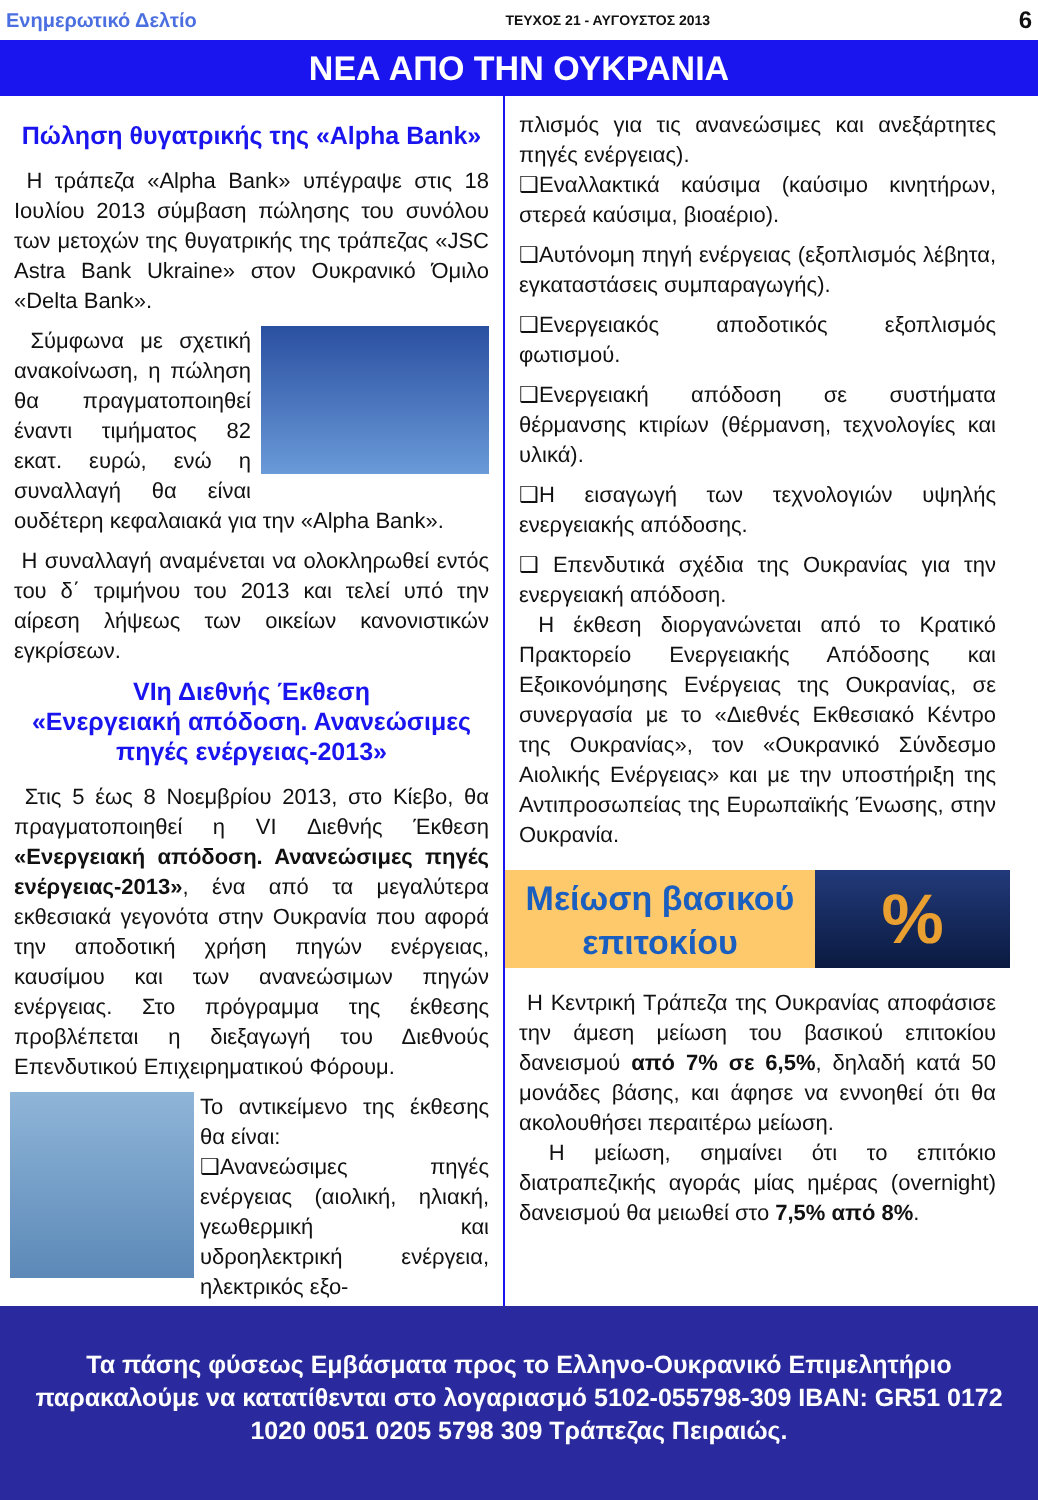Ενημερωτικό Δελτίο ΤΕΥΧΟΣ 21 - ΑΥΓΟΥΣΤΟΣ 2013 6
ΝΕΑ ΑΠΟ ΤΗΝ ΟΥΚΡΑΝΙΑ
Πώληση θυγατρικής της «Alpha Bank»
Η τράπεζα «Alpha Bank» υπέγραψε στις 18 Ιουλίου 2013 σύμβαση πώλησης του συνόλου των μετοχών της θυγατρικής της τράπεζας «JSC Astra Bank Ukraine» στον Ουκρανικό Όμιλο «Delta Bank».
Σύμφωνα με σχετική ανακοίνωση, η πώληση θα πραγματοποιηθεί έναντι τιμήματος 82 εκατ. ευρώ, ενώ η συναλλαγή θα είναι ουδέτερη κεφαλαιακά για την «Alpha Bank».
Η συναλλαγή αναμένεται να ολοκληρωθεί εντός του δ΄ τριμήνου του 2013 και τελεί υπό την αίρεση λήψεως των οικείων κανονιστικών εγκρίσεων.
VIη Διεθνής Έκθεση
«Ενεργειακή απόδοση. Ανανεώσιμες πηγές ενέργειας-2013»
Στις 5 έως 8 Νοεμβρίου 2013, στο Κίεβο, θα πραγματοποιηθεί η VI Διεθνής Έκθεση «Ενεργειακή απόδοση. Ανανεώσιμες πηγές ενέργειας-2013», ένα από τα μεγαλύτερα εκθεσιακά γεγονότα στην Ουκρανία που αφορά την αποδοτική χρήση πηγών ενέργειας, καυσίμου και των ανανεώσιμων πηγών ενέργειας. Στο πρόγραμμα της έκθεσης προβλέπεται η διεξαγωγή του Διεθνούς Επενδυτικού Επιχειρηματικού Φόρουμ.
Το αντικείμενο της έκθεσης θα είναι:
❑Ανανεώσιμες πηγές ενέργειας (αιολική, ηλιακή, γεωθερμική και υδροηλεκτρική ενέργεια, ηλεκτρικός εξο-
πλισμός για τις ανανεώσιμες και ανεξάρτητες πηγές ενέργειας).
❑Εναλλακτικά καύσιμα (καύσιμο κινητήρων, στερεά καύσιμα, βιοαέριο).
❑Αυτόνομη πηγή ενέργειας (εξοπλισμός λέβητα, εγκαταστάσεις συμπαραγωγής).
❑Ενεργειακός αποδοτικός εξοπλισμός φωτισμού.
❑Ενεργειακή απόδοση σε συστήματα θέρμανσης κτιρίων (θέρμανση, τεχνολογίες και υλικά).
❑Η εισαγωγή των τεχνολογιών υψηλής ενεργειακής απόδοσης.
❑ Επενδυτικά σχέδια της Ουκρανίας για την ενεργειακή απόδοση.
Η έκθεση διοργανώνεται από το Κρατικό Πρακτορείο Ενεργειακής Απόδοσης και Εξοικονόμησης Ενέργειας της Ουκρανίας, σε συνεργασία με το «Διεθνές Εκθεσιακό Κέντρο της Ουκρανίας», τον «Ουκρανικό Σύνδεσμο Αιολικής Ενέργειας» και με την υποστήριξη της Αντιπροσωπείας της Ευρωπαϊκής Ένωσης, στην Ουκρανία.
Μείωση βασικού
επιτοκίου
%
Η Κεντρική Τράπεζα της Ουκρανίας αποφάσισε την άμεση μείωση του βασικού επιτοκίου δανεισμού από 7% σε 6,5%, δηλαδή κατά 50 μονάδες βάσης, και άφησε να εννοηθεί ότι θα ακολουθήσει περαιτέρω μείωση.
Η μείωση, σημαίνει ότι το επιτόκιο διατραπεζικής αγοράς μίας ημέρας (overnight) δανεισμού θα μειωθεί στο 7,5% από 8%.
Τα πάσης φύσεως Εμβάσματα προς το Ελληνο-Ουκρανικό Επιμελητήριο παρακαλούμε να κατατίθενται στο λογαριασμό 5102-055798-309 IBAN: GR51 0172 1020 0051 0205 5798 309 Τράπεζας Πειραιώς.